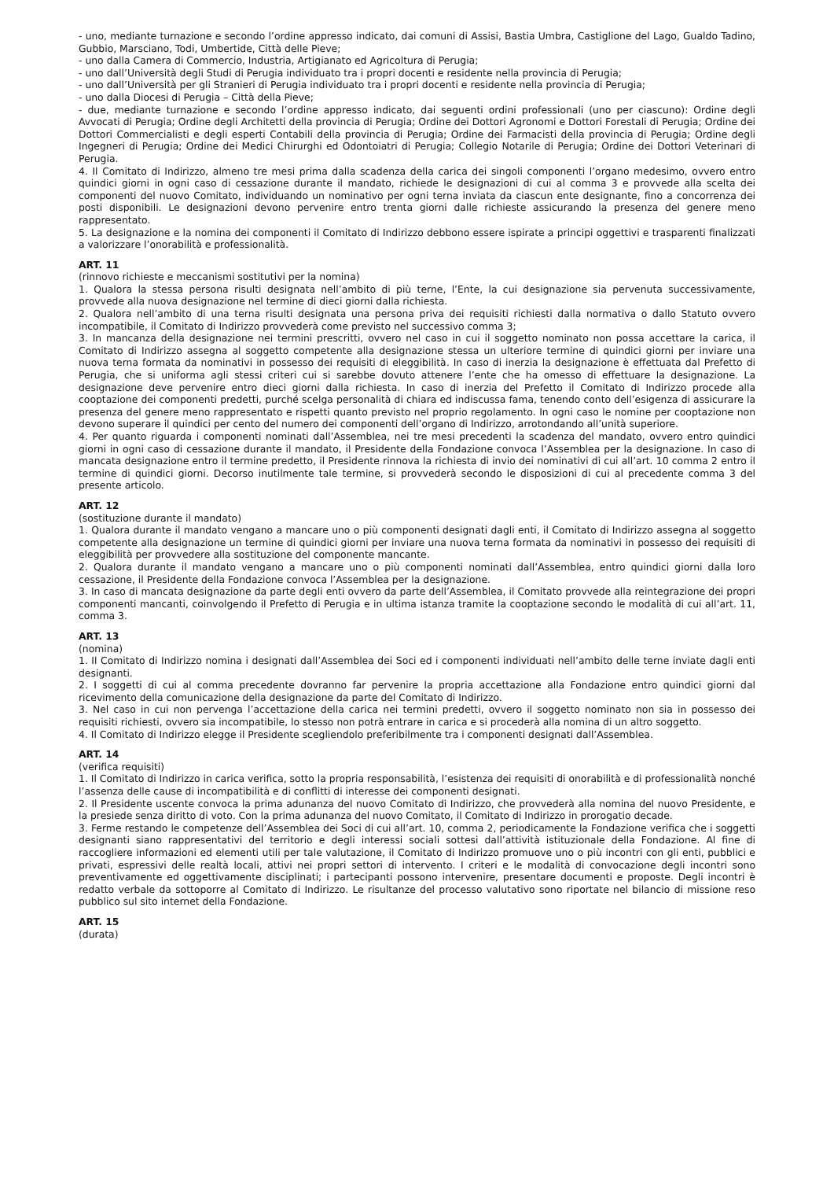- uno, mediante turnazione e secondo l’ordine appresso indicato, dai comuni di Assisi, Bastia Umbra, Castiglione del Lago, Gualdo Tadino, Gubbio, Marsciano, Todi, Umbertide, Città delle Pieve;
- uno dalla Camera di Commercio, Industria, Artigianato ed Agricoltura di Perugia;
- uno dall’Università degli Studi di Perugia individuato tra i propri docenti e residente nella provincia di Perugia;
- uno dall’Università per gli Stranieri di Perugia individuato tra i propri docenti e residente nella provincia di Perugia;
- uno dalla Diocesi di Perugia – Città della Pieve;
- due, mediante turnazione e secondo l’ordine appresso indicato, dai seguenti ordini professionali (uno per ciascuno): Ordine degli Avvocati di Perugia; Ordine degli Architetti della provincia di Perugia; Ordine dei Dottori Agronomi e Dottori Forestali di Perugia; Ordine dei Dottori Commercialisti e degli esperti Contabili della provincia di Perugia; Ordine dei Farmacisti della provincia di Perugia; Ordine degli Ingegneri di Perugia; Ordine dei Medici Chirurghi ed Odontoiatri di Perugia; Collegio Notarile di Perugia; Ordine dei Dottori Veterinari di Perugia.
4. Il Comitato di Indirizzo, almeno tre mesi prima dalla scadenza della carica dei singoli componenti l’organo medesimo, ovvero entro quindici giorni in ogni caso di cessazione durante il mandato, richiede le designazioni di cui al comma 3 e provvede alla scelta dei componenti del nuovo Comitato, individuando un nominativo per ogni terna inviata da ciascun ente designante, fino a concorrenza dei posti disponibili. Le designazioni devono pervenire entro trenta giorni dalle richieste assicurando la presenza del genere meno rappresentato.
5. La designazione e la nomina dei componenti il Comitato di Indirizzo debbono essere ispirate a principi oggettivi e trasparenti finalizzati a valorizzare l’onorabilità e professionalità.
ART. 11
(rinnovo richieste e meccanismi sostitutivi per la nomina)
1. Qualora la stessa persona risulti designata nell’ambito di più terne, l’Ente, la cui designazione sia pervenuta successivamente, provvede alla nuova designazione nel termine di dieci giorni dalla richiesta.
2. Qualora nell’ambito di una terna risulti designata una persona priva dei requisiti richiesti dalla normativa o dallo Statuto ovvero incompatibile, il Comitato di Indirizzo provvederà come previsto nel successivo comma 3;
3. In mancanza della designazione nei termini prescritti, ovvero nel caso in cui il soggetto nominato non possa accettare la carica, il Comitato di Indirizzo assegna al soggetto competente alla designazione stessa un ulteriore termine di quindici giorni per inviare una nuova terna formata da nominativi in possesso dei requisiti di eleggibilità. In caso di inerzia la designazione è effettuata dal Prefetto di Perugia, che si uniforma agli stessi criteri cui si sarebbe dovuto attenere l’ente che ha omesso di effettuare la designazione. La designazione deve pervenire entro dieci giorni dalla richiesta. In caso di inerzia del Prefetto il Comitato di Indirizzo procede alla cooptazione dei componenti predetti, purché scelga personalità di chiara ed indiscussa fama, tenendo conto dell’esigenza di assicurare la presenza del genere meno rappresentato e rispetti quanto previsto nel proprio regolamento. In ogni caso le nomine per cooptazione non devono superare il quindici per cento del numero dei componenti dell’organo di Indirizzo, arrotondando all’unità superiore.
4. Per quanto riguarda i componenti nominati dall’Assemblea, nei tre mesi precedenti la scadenza del mandato, ovvero entro quindici giorni in ogni caso di cessazione durante il mandato, il Presidente della Fondazione convoca l’Assemblea per la designazione. In caso di mancata designazione entro il termine predetto, il Presidente rinnova la richiesta di invio dei nominativi di cui all’art. 10 comma 2 entro il termine di quindici giorni. Decorso inutilmente tale termine, si provvederà secondo le disposizioni di cui al precedente comma 3 del presente articolo.
ART. 12
(sostituzione durante il mandato)
1. Qualora durante il mandato vengano a mancare uno o più componenti designati dagli enti, il Comitato di Indirizzo assegna al soggetto competente alla designazione un termine di quindici giorni per inviare una nuova terna formata da nominativi in possesso dei requisiti di eleggibilità per provvedere alla sostituzione del componente mancante.
2. Qualora durante il mandato vengano a mancare uno o più componenti nominati dall’Assemblea, entro quindici giorni dalla loro cessazione, il Presidente della Fondazione convoca l’Assemblea per la designazione.
3. In caso di mancata designazione da parte degli enti ovvero da parte dell’Assemblea, il Comitato provvede alla reintegrazione dei propri componenti mancanti, coinvolgendo il Prefetto di Perugia e in ultima istanza tramite la cooptazione secondo le modalità di cui all’art. 11, comma 3.
ART. 13
(nomina)
1. Il Comitato di Indirizzo nomina i designati dall’Assemblea dei Soci ed i componenti individuati nell’ambito delle terne inviate dagli enti designanti.
2. I soggetti di cui al comma precedente dovranno far pervenire la propria accettazione alla Fondazione entro quindici giorni dal ricevimento della comunicazione della designazione da parte del Comitato di Indirizzo.
3. Nel caso in cui non pervenga l’accettazione della carica nei termini predetti, ovvero il soggetto nominato non sia in possesso dei requisiti richiesti, ovvero sia incompatibile, lo stesso non potrà entrare in carica e si procederà alla nomina di un altro soggetto.
4. Il Comitato di Indirizzo elegge il Presidente scegliendolo preferibilmente tra i componenti designati dall’Assemblea.
ART. 14
(verifica requisiti)
1. Il Comitato di Indirizzo in carica verifica, sotto la propria responsabilità, l’esistenza dei requisiti di onorabilità e di professionalità nonché l’assenza delle cause di incompatibilità e di conflitti di interesse dei componenti designati.
2. Il Presidente uscente convoca la prima adunanza del nuovo Comitato di Indirizzo, che provvederà alla nomina del nuovo Presidente, e la presiede senza diritto di voto. Con la prima adunanza del nuovo Comitato, il Comitato di Indirizzo in prorogatio decade.
3. Ferme restando le competenze dell’Assemblea dei Soci di cui all’art. 10, comma 2, periodicamente la Fondazione verifica che i soggetti designanti siano rappresentativi del territorio e degli interessi sociali sottesi dall’attività istituzionale della Fondazione. Al fine di raccogliere informazioni ed elementi utili per tale valutazione, il Comitato di Indirizzo promuove uno o più incontri con gli enti, pubblici e privati, espressivi delle realtà locali, attivi nei propri settori di intervento. I criteri e le modalità di convocazione degli incontri sono preventivamente ed oggettivamente disciplinati; i partecipanti possono intervenire, presentare documenti e proposte. Degli incontri è redatto verbale da sottoporre al Comitato di Indirizzo. Le risultanze del processo valutativo sono riportate nel bilancio di missione reso pubblico sul sito internet della Fondazione.
ART. 15
(durata)